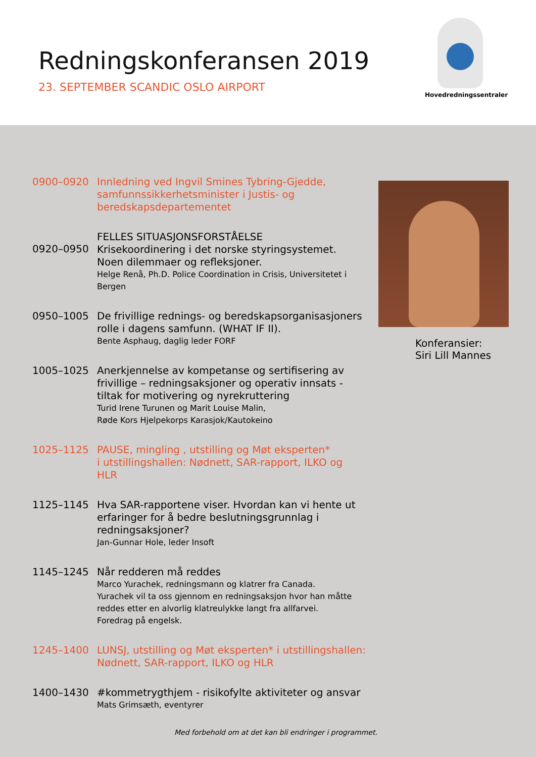Redningskonferansen 2019
23. SEPTEMBER SCANDIC OSLO AIRPORT
Hovedredningssentraler
0900–0920
Innledning ved Ingvil Smines Tybring-Gjedde, samfunnssikkerhetsminister i Justis- og beredskapsdepartementet
0920–0950
FELLES SITUASJONSFORSTÅELSE
Krisekoordinering i det norske styringsystemet. Noen dilemmaer og refleksjoner.
Helge Renå, Ph.D. Police Coordination in Crisis, Universitetet i Bergen
0950–1005
De frivillige rednings- og beredskapsorganisasjoners rolle i dagens samfunn. (WHAT IF II).
Bente Asphaug, daglig leder FORF
1005–1025
Anerkjennelse av kompetanse og sertifisering av frivillige – redningsaksjoner og operativ innsats - tiltak for motivering og nyrekruttering
Turid Irene Turunen og Marit Louise Malin,
Røde Kors Hjelpekorps Karasjok/Kautokeino
1025–1125
PAUSE, mingling , utstilling og Møt eksperten*
i utstillingshallen: Nødnett, SAR-rapport, ILKO og HLR
1125–1145
Hva SAR-rapportene viser. Hvordan kan vi hente ut erfaringer for å bedre beslutningsgrunnlag i redningsaksjoner?
Jan-Gunnar Hole, leder Insoft
1145–1245
Når redderen må reddes
Marco Yurachek, redningsmann og klatrer fra Canada.
Yurachek vil ta oss gjennom en redningsaksjon hvor han måtte reddes etter en alvorlig klatreulykke langt fra allfarvei.
Foredrag på engelsk.
1245–1400
LUNSJ, utstilling og Møt eksperten* i utstillingshallen: Nødnett, SAR-rapport, ILKO og HLR
1400–1430
#kommetrygthjem - risikofylte aktiviteter og ansvar
Mats Grimsæth, eventyrer
Konferansier:
Siri Lill Mannes
Med forbehold om at det kan bli endringer i programmet.